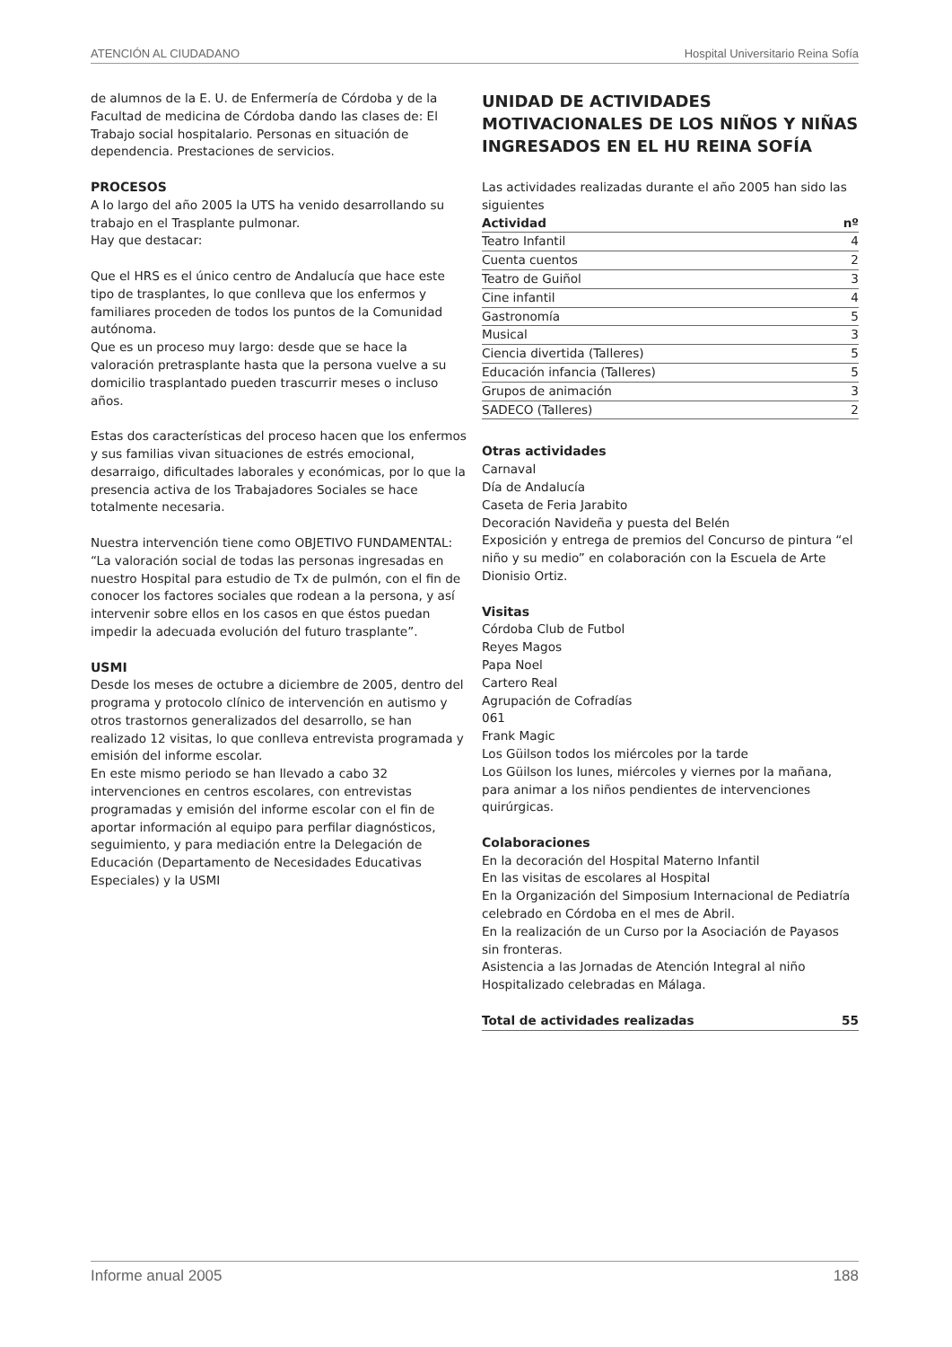ATENCIÓN AL CIUDADANO Hospital Universitario Reina Sofía
de alumnos de la E. U. de Enfermería de Córdoba y de la Facultad de medicina de Córdoba dando las clases de: El Trabajo social hospitalario. Personas en situación de dependencia. Prestaciones de servicios.
PROCESOS
A lo largo del año 2005 la UTS ha venido desarrollando su trabajo en el Trasplante pulmonar.
Hay que destacar:
Que el HRS es el único centro de Andalucía que hace este tipo de trasplantes, lo que conlleva que los enfermos y familiares proceden de todos los puntos de la Comunidad autónoma.
Que es un proceso muy largo: desde que se hace la valoración pretrasplante hasta que la persona vuelve a su domicilio trasplantado pueden trascurrir meses o incluso años.
Estas dos características del proceso hacen que los enfermos y sus familias vivan situaciones de estrés emocional, desarraigo, dificultades laborales y económicas, por lo que la presencia activa de los Trabajadores Sociales se hace totalmente necesaria.
Nuestra intervención tiene como OBJETIVO FUNDAMENTAL: “La valoración social de todas las personas ingresadas en nuestro Hospital para estudio de Tx de pulmón, con el fin de conocer los factores sociales que rodean a la persona, y así intervenir sobre ellos en los casos en que éstos puedan impedir la adecuada evolución del futuro trasplante”.
USMI
Desde los meses de octubre a diciembre de 2005, dentro del programa y protocolo clínico de intervención en autismo y otros trastornos generalizados del desarrollo, se han realizado 12 visitas, lo que conlleva entrevista programada y emisión del informe escolar.
En este mismo periodo se han llevado a cabo 32 intervenciones en centros escolares, con entrevistas programadas y emisión del informe escolar con el fin de aportar información al equipo para perfilar diagnósticos, seguimiento, y para mediación entre la Delegación de Educación (Departamento de Necesidades Educativas Especiales) y la USMI
UNIDAD DE ACTIVIDADES MOTIVACIONALES DE LOS NIÑOS Y NIÑAS INGRESADOS EN EL HU REINA SOFÍA
Las actividades realizadas durante el año 2005 han sido las siguientes
| Actividad | nº |
| --- | --- |
| Teatro Infantil | 4 |
| Cuenta cuentos | 2 |
| Teatro de Guiñol | 3 |
| Cine infantil | 4 |
| Gastronomía | 5 |
| Musical | 3 |
| Ciencia divertida (Talleres) | 5 |
| Educación infancia (Talleres) | 5 |
| Grupos de animación | 3 |
| SADECO (Talleres) | 2 |
Otras actividades
Carnaval
Día de Andalucía
Caseta de Feria Jarabito
Decoración Navideña y puesta del Belén
Exposición y entrega de premios del Concurso de pintura “el niño y su medio” en colaboración con la Escuela de Arte Dionisio Ortiz.
Visitas
Córdoba Club de Futbol
Reyes Magos
Papa Noel
Cartero Real
Agrupación de Cofradías
061
Frank Magic
Los Güilson todos los miércoles por la tarde
Los Güilson los lunes, miércoles y viernes por la mañana, para animar a los niños pendientes de intervenciones quirúrgicas.
Colaboraciones
En la decoración del Hospital Materno Infantil
En las visitas de escolares al Hospital
En la Organización del Simposium Internacional de Pediatría celebrado en Córdoba en el mes de Abril.
En la realización de un Curso por la Asociación de Payasos sin fronteras.
Asistencia a las Jornadas de Atención Integral al niño Hospitalizado celebradas en Málaga.
| Total de actividades realizadas | 55 |
| --- | --- |
Informe anual 2005 188